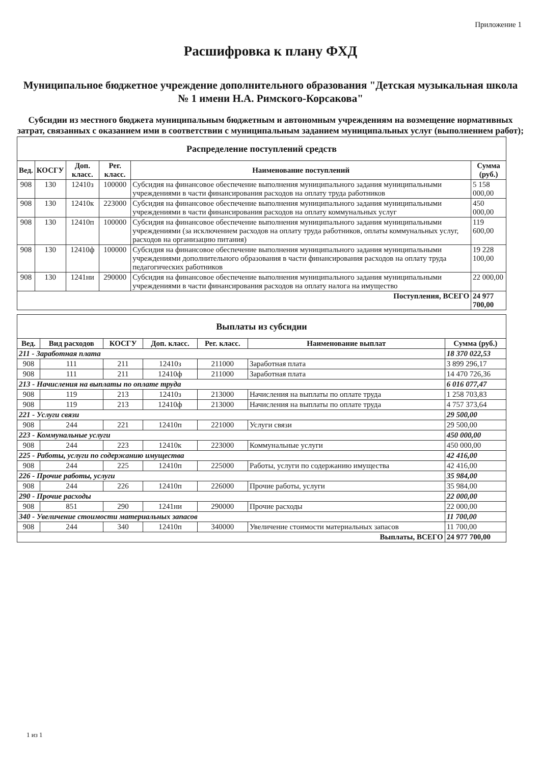Приложение 1
Расшифровка к плану ФХД
Муниципальное бюджетное учреждение дополнительного образования "Детская музыкальная школа № 1 имени Н.А. Римского-Корсакова"
Субсидии из местного бюджета муниципальным бюджетным и автономным учреждениям на возмещение нормативных затрат, связанных с оказанием ими в соответствии с муниципальным заданием муниципальных услуг (выполнением работ);
| Распределение поступлений средств | | | | | |
| --- | --- | --- | --- | --- | --- |
| Вед. | КОСГУ | Доп. класс. | Рег. класс. | Наименование поступлений | Сумма (руб.) |
| 908 | 130 | 12410з | 100000 | Субсидия на финансовое обеспечение выполнения муниципального задания муниципальными учреждениями в части финансирования расходов на оплату труда работников | 5 158 000,00 |
| 908 | 130 | 12410к | 223000 | Субсидия на финансовое обеспечение выполнения муниципального задания муниципальными учреждениями в части финансирования расходов на оплату коммунальных услуг | 450 000,00 |
| 908 | 130 | 12410п | 100000 | Субсидия на финансовое обеспечение выполнения муниципального задания муниципальными учреждениями (за исключением расходов на оплату труда работников, оплаты коммунальных услуг, расходов на организацию питания) | 119 600,00 |
| 908 | 130 | 12410ф | 100000 | Субсидия на финансовое обеспечение выполнения муниципального задания муниципальными учреждениями дополнительного образования в части финансирования расходов на оплату труда педагогических работников | 19 228 100,00 |
| 908 | 130 | 1241ни | 290000 | Субсидия на финансовое обеспечение выполнения муниципального задания муниципальными учреждениями в части финансирования расходов на оплату налога на имущество | 22 000,00 |
| Поступления, ВСЕГО | | | | | 24 977 700,00 |
| Выплаты из субсидии | | | | | | |
| --- | --- | --- | --- | --- | --- | --- |
| Вед. | Вид расходов | КОСГУ | Доп. класс. | Рег. класс. | Наименование выплат | Сумма (руб.) |
| 211 - Заработная плата | | | | | | 18 370 022,53 |
| 908 | 111 | 211 | 12410з | 211000 | Заработная плата | 3 899 296,17 |
| 908 | 111 | 211 | 12410ф | 211000 | Заработная плата | 14 470 726,36 |
| 213 - Начисления на выплаты по оплате труда | | | | | | 6 016 077,47 |
| 908 | 119 | 213 | 12410з | 213000 | Начисления на выплаты по оплате труда | 1 258 703,83 |
| 908 | 119 | 213 | 12410ф | 213000 | Начисления на выплаты по оплате труда | 4 757 373,64 |
| 221 - Услуги связи | | | | | | 29 500,00 |
| 908 | 244 | 221 | 12410п | 221000 | Услуги связи | 29 500,00 |
| 223 - Коммунальные услуги | | | | | | 450 000,00 |
| 908 | 244 | 223 | 12410к | 223000 | Коммунальные услуги | 450 000,00 |
| 225 - Работы, услуги по содержанию имущества | | | | | | 42 416,00 |
| 908 | 244 | 225 | 12410п | 225000 | Работы, услуги по содержанию имущества | 42 416,00 |
| 226 - Прочие работы, услуги | | | | | | 35 984,00 |
| 908 | 244 | 226 | 12410п | 226000 | Прочие работы, услуги | 35 984,00 |
| 290 - Прочие расходы | | | | | | 22 000,00 |
| 908 | 851 | 290 | 1241ни | 290000 | Прочие расходы | 22 000,00 |
| 340 - Увеличение стоимости материальных запасов | | | | | | 11 700,00 |
| 908 | 244 | 340 | 12410п | 340000 | Увеличение стоимости материальных запасов | 11 700,00 |
| Выплаты, ВСЕГО | | | | | | 24 977 700,00 |
1 из 1